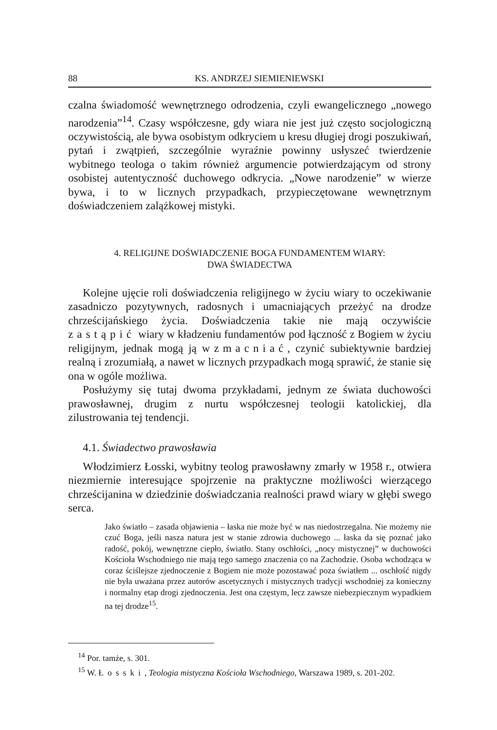88 KS. ANDRZEJ SIEMIENIEWSKI
czalna świadomość wewnętrznego odrodzenia, czyli ewangelicznego „nowego narodzenia”<sup>14</sup>. Czasy współczesne, gdy wiara nie jest już często socjologiczną oczywistością, ale bywa osobistym odkryciem u kresu długiej drogi poszukiwań, pytań i zwątpień, szczególnie wyraźnie powinny usłyszeć twierdzenie wybitnego teologa o takim również argumencie potwierdzającym od strony osobistej autentyczność duchowego odkrycia. „Nowe narodzenie” w wierze bywa, i to w licznych przypadkach, przypieczętowane wewnętrznym doświadczeniem zalążkowej mistyki.
4. RELIGIJNE DOŚWIADCZENIE BOGA FUNDAMENTEM WIARY:
DWA ŚWIADECTWA
Kolejne ujęcie roli doświadczenia religijnego w życiu wiary to oczekiwanie zasadniczo pozytywnych, radosnych i umacniających przeżyć na drodze chrześcijańskiego życia. Doświadczenia takie nie mają oczywiście zastąpić wiary w kładzeniu fundamentów pod łączność z Bogiem w życiu religijnym, jednak mogą ją wzmacniać, czynić subiektywnie bardziej realną i zrozumiałą, a nawet w licznych przypadkach mogą sprawić, że stanie się ona w ogóle możliwa.
Posłużymy się tutaj dwoma przykładami, jednym ze świata duchowości prawosławnej, drugim z nurtu współczesnej teologii katolickiej, dla zilustrowania tej tendencji.
4.1. Świadectwo prawosławia
Włodzimierz Łosski, wybitny teolog prawosławny zmarły w 1958 r., otwiera niezmiernie interesujące spojrzenie na praktyczne możliwości wierzącego chrześcijanina w dziedzinie doświadczania realności prawd wiary w głębi swego serca.
Jako światło – zasada objawienia – łaska nie może być w nas niedostrzegalna. Nie możemy nie czuć Boga, jeśli nasza natura jest w stanie zdrowia duchowego ... łaska da się poznać jako radość, pokój, wewnętrzne ciepło, światło. Stany oschłości, „nocy mistycznej” w duchowości Kościoła Wschodniego nie mają tego samego znaczenia co na Zachodzie. Osoba wchodząca w coraz ściślejsze zjednoczenie z Bogiem nie może pozostawać poza światłem ... oschłość nigdy nie była uważana przez autorów ascetycznych i mistycznych tradycji wschodniej za konieczny i normalny etap drogi zjednoczenia. Jest ona częstym, lecz zawsze niebezpiecznym wypadkiem na tej drodze<sup>15</sup>.
<sup>14</sup> Por. tamże, s. 301.
<sup>15</sup> W. Łosski, Teologia mistyczna Kościoła Wschodniego, Warszawa 1989, s. 201-202.